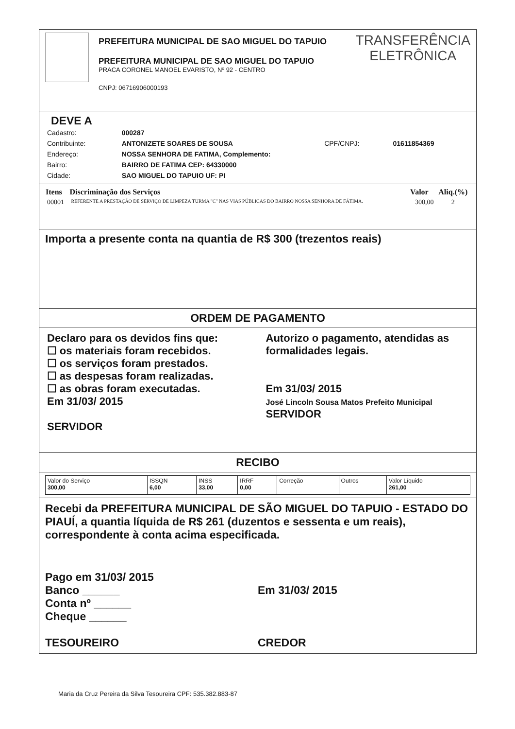PREFEITURA MUNICIPAL DE SAO MIGUEL DO TAPUIO
PREFEITURA MUNICIPAL DE SAO MIGUEL DO TAPUIO
PRACA CORONEL MANOEL EVARISTO, Nº 92 - CENTRO
CNPJ: 06716906000193
TRANSFERÊNCIA
ELETRÔNICA
DEVE A
| Cadastro: | 000287 | | |
| Contribuinte: | ANTONIZETE SOARES DE SOUSA | CPF/CNPJ: | 01611854369 |
| Endereço: | NOSSA SENHORA DE FATIMA, Complemento: | | |
| Bairro: | BAIRRO DE FATIMA CEP: 64330000 | | |
| Cidade: | SAO MIGUEL DO TAPUIO UF: PI | | |
| Itens | Discriminação dos Serviços | Valor | Aliq.(%) |
| --- | --- | --- | --- |
| 00001 | REFERENTE A PRESTAÇÃO DE SERVIÇO DE LIMPEZA TURMA "C" NAS VIAS PÚBLICAS DO BAIRRO NOSSA SENHORA DE FÁTIMA. | 300,00 | 2 |
Importa a presente conta na quantia de R$ 300 (trezentos reais)
ORDEM DE PAGAMENTO
Declaro para os devidos fins que:
☐ os materiais foram recebidos.
☐ os serviços foram prestados.
☐ as despesas foram realizadas.
☐ as obras foram executadas.
Em 31/03/ 2015
SERVIDOR
Autorizo o pagamento, atendidas as formalidades legais.
Em 31/03/ 2015
José Lincoln Sousa Matos Prefeito Municipal
SERVIDOR
RECIBO
| Valor do Serviço 300,00 | ISSQN 6,00 | INSS 33,00 | IRRF 0,00 | Correção | Outros | Valor Líquido 261,00 |
Recebi da PREFEITURA MUNICIPAL DE SÃO MIGUEL DO TAPUIO - ESTADO DO PIAUÍ, a quantia líquida de R$ 261 (duzentos e sessenta e um reais), correspondente à conta acima especificada.
Pago em 31/03/ 2015
Banco ______
Conta nº ______
Cheque ______
TESOUREIRO
Em 31/03/ 2015
CREDOR
Maria da Cruz Pereira da Silva Tesoureira CPF: 535.382.883-87